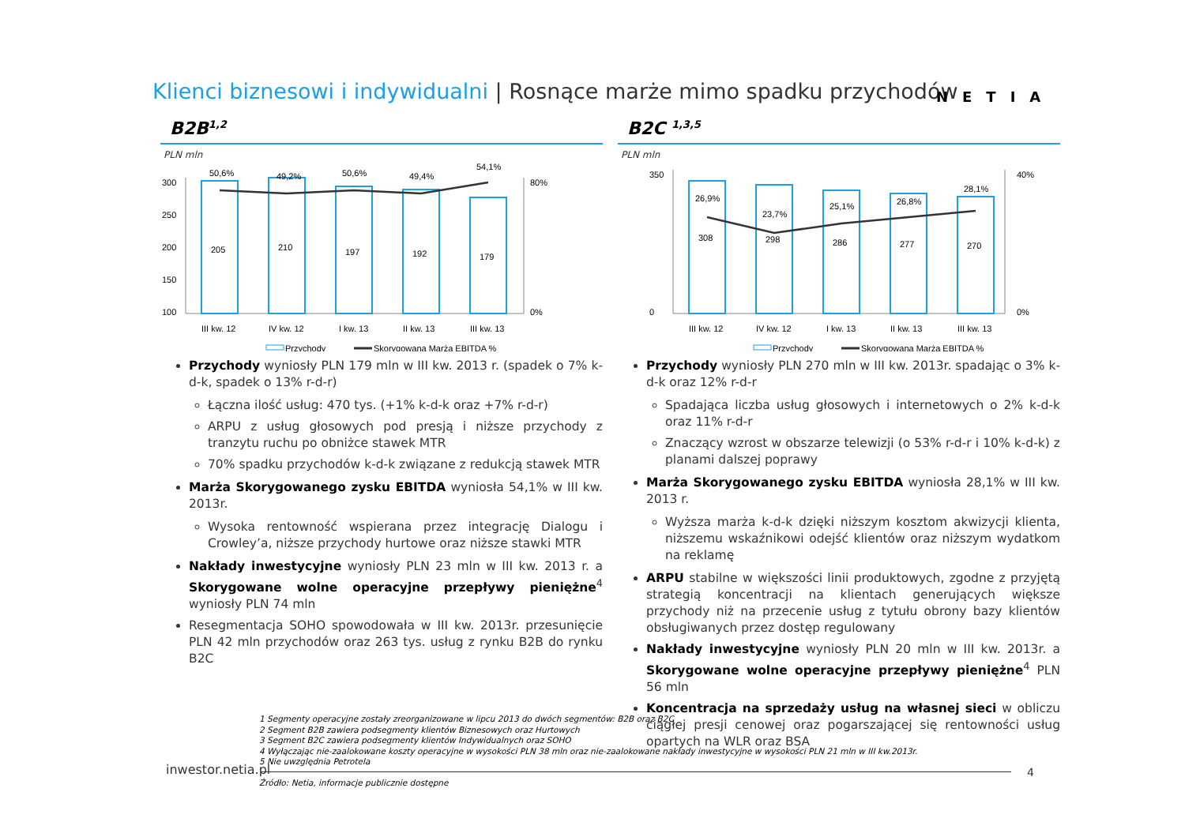Klienci biznesowi i indywidualni | Rosnące marże mimo spadku przychodów
NETIA
B2B<sup>1,2</sup>
PLN mln
300
250
200
150
100
80%
0%
205
50,6%
III kw. 12
210
49,2%
IV kw. 12
197
50,6%
I kw. 13
192
49,4%
II kw. 13
179
54,1%
III kw. 13
Przychody
Skorygowana Marża EBITDA %
Przychody wyniosły PLN 179 mln w III kw. 2013 r. (spadek o 7% k-d-k, spadek o 13% r-d-r)
Łączna ilość usług: 470 tys. (+1% k-d-k oraz +7% r-d-r)
ARPU z usług głosowych pod presją i niższe przychody z tranzytu ruchu po obniżce stawek MTR
70% spadku przychodów k-d-k związane z redukcją stawek MTR
Marża Skorygowanego zysku EBITDA wyniosła 54,1% w III kw. 2013r.
Wysoka rentowność wspierana przez integrację Dialogu i Crowley’a, niższe przychody hurtowe oraz niższe stawki MTR
Nakłady inwestycyjne wyniosły PLN 23 mln w III kw. 2013 r. a Skorygowane wolne operacyjne przepływy pieniężne<sup>4</sup> wyniosły PLN 74 mln
Resegmentacja SOHO spowodowała w III kw. 2013r. przesunięcie PLN 42 mln przychodów oraz 263 tys. usług z rynku B2B do rynku B2C
B2C <sup>1,3,5</sup>
PLN mln
350
0
40%
0%
308
26,9%
III kw. 12
298
23,7%
IV kw. 12
286
25,1%
I kw. 13
277
26,8%
II kw. 13
270
28,1%
III kw. 13
Przychody
Skorygowana Marża EBITDA %
Przychody wyniosły PLN 270 mln w III kw. 2013r. spadając o 3% k-d-k oraz 12% r-d-r
Spadająca liczba usług głosowych i internetowych o 2% k-d-k oraz 11% r-d-r
Znaczący wzrost w obszarze telewizji (o 53% r-d-r i 10% k-d-k) z planami dalszej poprawy
Marża Skorygowanego zysku EBITDA wyniosła 28,1% w III kw. 2013 r.
Wyższa marża k-d-k dzięki niższym kosztom akwizycji klienta, niższemu wskaźnikowi odejść klientów oraz niższym wydatkom na reklamę
ARPU stabilne w większości linii produktowych, zgodne z przyjętą strategią koncentracji na klientach generujących większe przychody niż na przecenie usług z tytułu obrony bazy klientów obsługiwanych przez dostęp regulowany
Nakłady inwestycyjne wyniosły PLN 20 mln w III kw. 2013r. a Skorygowane wolne operacyjne przepływy pieniężne<sup>4</sup> PLN 56 mln
Koncentracja na sprzedaży usług na własnej sieci w obliczu ciągłej presji cenowej oraz pogarszającej się rentowności usług opartych na WLR oraz BSA
1 Segmenty operacyjne zostały zreorganizowane w lipcu 2013 do dwóch segmentów: B2B oraz B2C
2 Segment B2B zawiera podsegmenty klientów Biznesowych oraz Hurtowych
3 Segment B2C zawiera podsegmenty klientów Indywidualnych oraz SOHO
4 Wyłączając nie-zaalokowane koszty operacyjne w wysokości PLN 38 mln oraz nie-zaalokowane nakłady inwestycyjne w wysokości PLN 21 mln w III kw.2013r.
5 Nie uwzględnia Petrotela
Źródło: Netia, informacje publicznie dostępne
inwestor.netia.pl 4